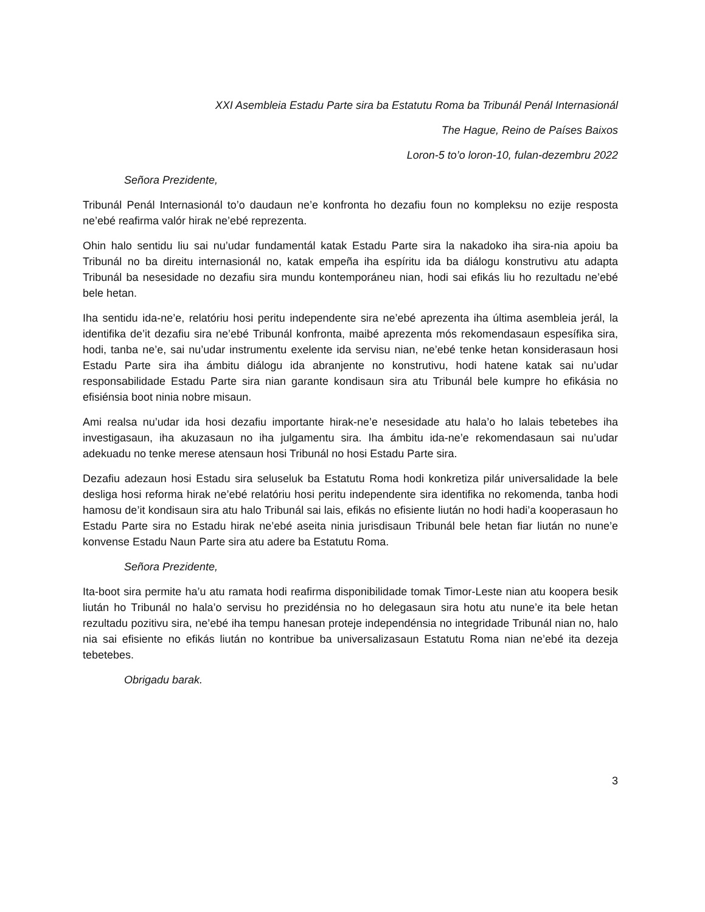XXI Asembleia Estadu Parte sira ba Estatutu Roma ba Tribunál Penál Internasionál
The Hague, Reino de Países Baixos
Loron-5 to’o loron-10, fulan-dezembru 2022
Señora Prezidente,
Tribunál Penál Internasionál to’o daudaun ne’e konfronta ho dezafiu foun no kompleksu no ezije resposta ne’ebé reafirma valór hirak ne’ebé reprezenta.
Ohin halo sentidu liu sai nu’udar fundamentál katak Estadu Parte sira la nakadoko iha sira-nia apoiu ba Tribunál no ba direitu internasionál no, katak empeña iha espíritu ida ba diálogu konstrutivu atu adapta Tribunál ba nesesidade no dezafiu sira mundu kontemporáneu nian, hodi sai efikás liu ho rezultadu ne’ebé bele hetan.
Iha sentidu ida-ne’e, relatóriu hosi peritu independente sira ne’ebé aprezenta iha última asembleia jerál, la identifika de’it dezafiu sira ne’ebé Tribunál konfronta, maibé aprezenta mós rekomendasaun espesífika sira, hodi, tanba ne’e, sai nu’udar instrumentu exelente ida servisu nian, ne’ebé tenke hetan konsiderasaun hosi Estadu Parte sira iha ámbitu diálogu ida abranjente no konstrutivu, hodi hatene katak sai nu’udar responsabilidade Estadu Parte sira nian garante kondisaun sira atu Tribunál bele kumpre ho efikásia no efisiénsia boot ninia nobre misaun.
Ami realsa nu’udar ida hosi dezafiu importante hirak-ne’e nesesidade atu hala’o ho lalais tebetebes iha investigasaun, iha akuzasaun no iha julgamentu sira. Iha ámbitu ida-ne’e rekomendasaun sai nu’udar adekuadu no tenke merese atensaun hosi Tribunál no hosi Estadu Parte sira.
Dezafiu adezaun hosi Estadu sira seluseluk ba Estatutu Roma hodi konkretiza pilár universalidade la bele desliga hosi reforma hirak ne’ebé relatóriu hosi peritu independente sira identifika no rekomenda, tanba hodi hamosu de’it kondisaun sira atu halo Tribunál sai lais, efikás no efisiente liután no hodi hadi’a kooperasaun ho Estadu Parte sira no Estadu hirak ne’ebé aseita ninia jurisdisaun Tribunál bele hetan fiar liután no nune’e konvense Estadu Naun Parte sira atu adere ba Estatutu Roma.
Señora Prezidente,
Ita-boot sira permite ha’u atu ramata hodi reafirma disponibilidade tomak Timor-Leste nian atu koopera besik liután ho Tribunál no hala’o servisu ho prezidénsia no ho delegasaun sira hotu atu nune’e ita bele hetan rezultadu pozitivu sira, ne’ebé iha tempu hanesan proteje independénsia no integridade Tribunál nian no, halo nia sai efisiente no efikás liután no kontribue ba universalizasaun Estatutu Roma nian ne’ebé ita dezeja tebetebes.
Obrigadu barak.
3